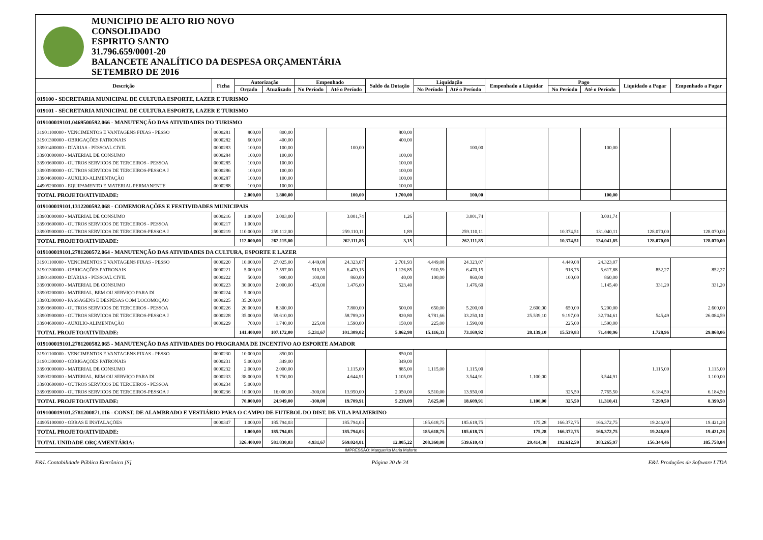MUNICIPIO DE ALTO RIO NOVO
CONSOLIDADO
ESPIRITO SANTO
31.796.659/0001-20
BALANCETE ANALÍTICO DA DESPESA ORÇAMENTÁRIA
SETEMBRO DE 2016
| Descrição | Ficha | Autorização | | Empenhado | | Saldo da Dotação | Liquidação | | Empenhado a Liquidar | Pago | | Liquidado a Pagar | Empenhado a Pagar |
| --- | --- | --- | --- | --- | --- | --- | --- | --- | --- | --- | --- | --- | --- |
| | | Orçado | Atualizado | No Período | Até o Período | | No Período | Até o Período | | No Período | Até o Período | | |
| 019100 - SECRETARIA MUNICIPAL DE CULTURA ESPORTE, LAZER E TURISMO | | | | | | | | | | | | | |
| 019101 - SECRETARIA MUNICIPAL DE CULTURA ESPORTE, LAZER E TURISMO | | | | | | | | | | | | | |
| 019100019101.0469500592.066 - MANUTENÇÃO DAS ATIVIDADES DO TURISMO | | | | | | | | | | | | | |
| 31901100000 - VENCIMENTOS E VANTAGENS FIXAS - PESSO | 0000281 | 800,00 | 800,00 | | | 800,00 | | | | | | | |
| 31901300000 - OBRIGAÇÕES PATRONAIS | 0000282 | 600,00 | 400,00 | | | 400,00 | | | | | | | |
| 33901400000 - DIARIAS - PESSOAL CIVIL | 0000283 | 100,00 | 100,00 | | 100,00 | | | 100,00 | | | 100,00 | | |
| 33903000000 - MATERIAL DE CONSUMO | 0000284 | 100,00 | 100,00 | | | 100,00 | | | | | | | |
| 33903600000 - OUTROS SERVICOS DE TERCEIROS - PESSOA | 0000285 | 100,00 | 100,00 | | | 100,00 | | | | | | | |
| 33903900000 - OUTROS SERVICOS DE TERCEIROS-PESSOA J | 0000286 | 100,00 | 100,00 | | | 100,00 | | | | | | | |
| 33904600000 - AUXILIO-ALIMENTAÇÃO | 0000287 | 100,00 | 100,00 | | | 100,00 | | | | | | | |
| 44905200000 - EQUIPAMENTO E MATERIAL PERMANENTE | 0000288 | 100,00 | 100,00 | | | 100,00 | | | | | | | |
| TOTAL PROJETO/ATIVIDADE: | | 2.000,00 | 1.800,00 | | 100,00 | 1.700,00 | | 100,00 | | | 100,00 | | |
| 019100019101.1312200592.068 - COMEMORAÇÕES E FESTIVIDADES MUNICIPAIS | | | | | | | | | | | | | |
| 33903000000 - MATERIAL DE CONSUMO | 0000216 | 1.000,00 | 3.003,00 | | 3.001,74 | 1,26 | | 3.001,74 | | | 3.001,74 | | |
| 33903600000 - OUTROS SERVICOS DE TERCEIROS - PESSOA | 0000217 | 1.000,00 | | | | | | | | | | | |
| 33903900000 - OUTROS SERVICOS DE TERCEIROS-PESSOA J | 0000219 | 110.000,00 | 259.112,00 | | 259.110,11 | 1,89 | | 259.110,11 | | 10.374,51 | 131.040,11 | 128.070,00 | 128.070,00 |
| TOTAL PROJETO/ATIVIDADE: | | 112.000,00 | 262.115,00 | | 262.111,85 | 3,15 | | 262.111,85 | | 10.374,51 | 134.041,85 | 128.070,00 | 128.070,00 |
| 019100019101.2781200572.064 - MANUTENÇÃO DAS ATIVIDADES DA CULTURA, ESPORTE E LAZER | | | | | | | | | | | | | |
| 31901100000 - VENCIMENTOS E VANTAGENS FIXAS - PESSO | 0000220 | 10.000,00 | 27.025,00 | 4.449,08 | 24.323,07 | 2.701,93 | 4.449,08 | 24.323,07 | | 4.449,08 | 24.323,07 | | |
| 31901300000 - OBRIGAÇÕES PATRONAIS | 0000221 | 5.000,00 | 7.597,00 | 910,59 | 6.470,15 | 1.126,85 | 910,59 | 6.470,15 | | 918,75 | 5.617,88 | 852,27 | 852,27 |
| 33901400000 - DIARIAS - PESSOAL CIVIL | 0000222 | 500,00 | 900,00 | 100,00 | 860,00 | 40,00 | 100,00 | 860,00 | | 100,00 | 860,00 | | |
| 33903000000 - MATERIAL DE CONSUMO | 0000223 | 30.000,00 | 2.000,00 | -453,00 | 1.476,60 | 523,40 | | 1.476,60 | | | 1.145,40 | 331,20 | 331,20 |
| 33903200000 - MATERIAL, BEM OU SERVIÇO PARA DI | 0000224 | 5.000,00 | | | | | | | | | | | |
| 33903300000 - PASSAGENS E DESPESAS COM LOCOMOÇÃO | 0000225 | 35.200,00 | | | | | | | | | | | |
| 33903600000 - OUTROS SERVICOS DE TERCEIROS - PESSOA | 0000226 | 20.000,00 | 8.300,00 | | 7.800,00 | 500,00 | 650,00 | 5.200,00 | 2.600,00 | 650,00 | 5.200,00 | | 2.600,00 |
| 33903900000 - OUTROS SERVICOS DE TERCEIROS-PESSOA J | 0000228 | 35.000,00 | 59.610,00 | | 58.789,20 | 820,80 | 8.781,66 | 33.250,10 | 25.539,10 | 9.197,00 | 32.704,61 | 545,49 | 26.084,59 |
| 33904600000 - AUXILIO-ALIMENTAÇÃO | 0000229 | 700,00 | 1.740,00 | 225,00 | 1.590,00 | 150,00 | 225,00 | 1.590,00 | | 225,00 | 1.590,00 | | |
| TOTAL PROJETO/ATIVIDADE: | | 141.400,00 | 107.172,00 | 5.231,67 | 101.309,02 | 5.862,98 | 15.116,33 | 73.169,92 | 28.139,10 | 15.539,83 | 71.440,96 | 1.728,96 | 29.868,06 |
| 019100019101.2781200582.065 - MANUTENÇÃO DAS ATIVIDADES DO PROGRAMA DE INCENTIVO AO ESPORTE AMADOR | | | | | | | | | | | | | |
| 31901100000 - VENCIMENTOS E VANTAGENS FIXAS - PESSO | 0000230 | 10.000,00 | 850,00 | | | 850,00 | | | | | | | |
| 31901300000 - OBRIGAÇÕES PATRONAIS | 0000231 | 5.000,00 | 349,00 | | | 349,00 | | | | | | | |
| 33903000000 - MATERIAL DE CONSUMO | 0000232 | 2.000,00 | 2.000,00 | | 1.115,00 | 885,00 | 1.115,00 | 1.115,00 | | | | 1.115,00 | 1.115,00 |
| 33903200000 - MATERIAL, BEM OU SERVIÇO PARA DI | 0000233 | 38.000,00 | 5.750,00 | | 4.644,91 | 1.105,09 | | 3.544,91 | 1.100,00 | | 3.544,91 | | 1.100,00 |
| 33903600000 - OUTROS SERVICOS DE TERCEIROS - PESSOA | 0000234 | 5.000,00 | | | | | | | | | | | |
| 33903900000 - OUTROS SERVICOS DE TERCEIROS-PESSOA J | 0000236 | 10.000,00 | 16.000,00 | -300,00 | 13.950,00 | 2.050,00 | 6.510,00 | 13.950,00 | | 325,50 | 7.765,50 | 6.184,50 | 6.184,50 |
| TOTAL PROJETO/ATIVIDADE: | | 70.000,00 | 24.949,00 | -300,00 | 19.709,91 | 5.239,09 | 7.625,00 | 18.609,91 | 1.100,00 | 325,50 | 11.310,41 | 7.299,50 | 8.399,50 |
| 019100019101.2781200871.116 - CONST. DE ALAMBRADO E VESTIÁRIO PARA O CAMPO DE FUTEBOL DO DIST. DE VILA PALMERINO | | | | | | | | | | | | | |
| 44905100000 - OBRAS E INSTALAÇÕES | 0000347 | 1.000,00 | 185.794,03 | | 185.794,03 | | 185.618,75 | 185.618,75 | 175,28 | 166.372,75 | 166.372,75 | 19.246,00 | 19.421,28 |
| TOTAL PROJETO/ATIVIDADE: | | 1.000,00 | 185.794,03 | | 185.794,03 | | 185.618,75 | 185.618,75 | 175,28 | 166.372,75 | 166.372,75 | 19.246,00 | 19.421,28 |
| TOTAL UNIDADE ORÇAMENTÁRIA: | | 326.400,00 | 581.830,03 | 4.931,67 | 569.024,81 | 12.805,22 | 208.360,08 | 539.610,43 | 29.414,38 | 192.612,59 | 383.265,97 | 156.344,46 | 185.758,84 |
IMPRESSÃO: Marguerita Maria Maforte
E&L Contabilidade Pública Eletrônica [S] Página 20 de 24 E&L Produções de Software LTDA